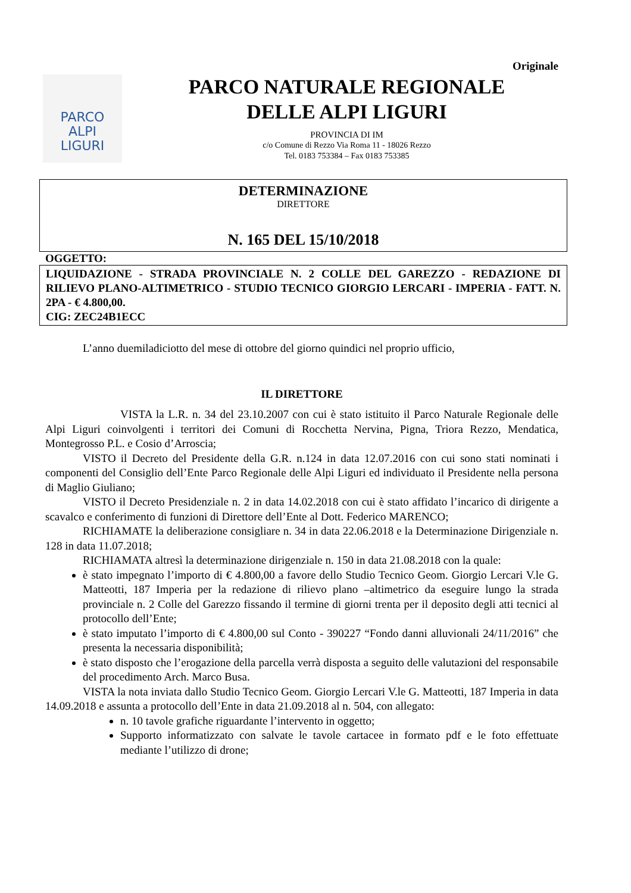Originale
PARCO
ALPI
LIGURI
PARCO NATURALE REGIONALE
DELLE ALPI LIGURI
PROVINCIA DI IM
c/o Comune di Rezzo Via Roma 11 - 18026 Rezzo
Tel. 0183 753384 – Fax 0183 753385
DETERMINAZIONE
DIRETTORE
N. 165 DEL 15/10/2018
OGGETTO:
LIQUIDAZIONE - STRADA PROVINCIALE N. 2 COLLE DEL GAREZZO - REDAZIONE DI RILIEVO PLANO-ALTIMETRICO - STUDIO TECNICO GIORGIO LERCARI - IMPERIA - FATT. N. 2PA - € 4.800,00.
CIG: ZEC24B1ECC
L’anno duemiladiciotto del mese di ottobre del giorno quindici nel proprio ufficio,
IL DIRETTORE
VISTA la L.R. n. 34 del 23.10.2007 con cui è stato istituito il Parco Naturale Regionale delle Alpi Liguri coinvolgenti i territori dei Comuni di Rocchetta Nervina, Pigna, Triora Rezzo, Mendatica, Montegrosso P.L. e Cosio d’Arroscia;
VISTO il Decreto del Presidente della G.R. n.124 in data 12.07.2016 con cui sono stati nominati i componenti del Consiglio dell’Ente Parco Regionale delle Alpi Liguri ed individuato il Presidente nella persona di Maglio Giuliano;
VISTO il Decreto Presidenziale n. 2 in data 14.02.2018 con cui è stato affidato l’incarico di dirigente a scavalco e conferimento di funzioni di Direttore dell’Ente al Dott. Federico MARENCO;
RICHIAMATE la deliberazione consigliare n. 34 in data 22.06.2018 e la Determinazione Dirigenziale n. 128 in data 11.07.2018;
RICHIAMATA altresì la determinazione dirigenziale n. 150 in data 21.08.2018 con la quale:
è stato impegnato l’importo di € 4.800,00 a favore dello Studio Tecnico Geom. Giorgio Lercari V.le G. Matteotti, 187 Imperia per la redazione di rilievo plano –altimetrico da eseguire lungo la strada provinciale n. 2 Colle del Garezzo fissando il termine di giorni trenta per il deposito degli atti tecnici al protocollo dell’Ente;
è stato imputato l’importo di € 4.800,00 sul Conto - 390227 “Fondo danni alluvionali 24/11/2016” che presenta la necessaria disponibilità;
è stato disposto che l’erogazione della parcella verrà disposta a seguito delle valutazioni del responsabile del procedimento Arch. Marco Busa.
VISTA la nota inviata dallo Studio Tecnico Geom. Giorgio Lercari V.le G. Matteotti, 187 Imperia in data 14.09.2018 e assunta a protocollo dell’Ente in data 21.09.2018 al n. 504, con allegato:
n. 10 tavole grafiche riguardante l’intervento in oggetto;
Supporto informatizzato con salvate le tavole cartacee in formato pdf e le foto effettuate mediante l’utilizzo di drone;